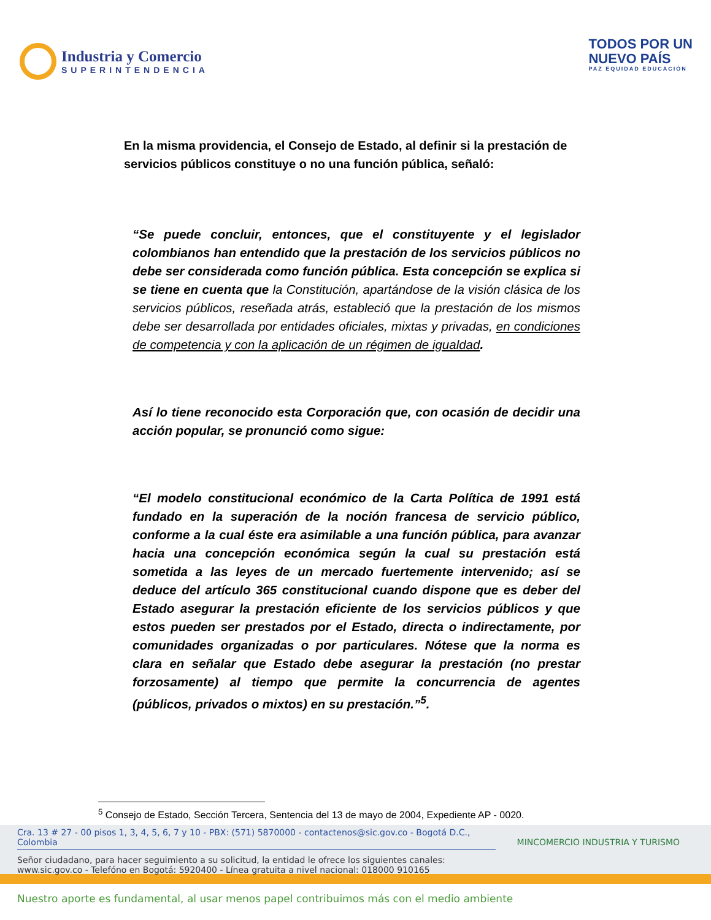Industria y Comercio
SUPERINTENDENCIA
TODOS POR UN
NUEVO PAÍS
PAZ EQUIDAD EDUCACIÓN
En la misma providencia, el Consejo de Estado, al definir si la prestación de servicios públicos constituye o no una función pública, señaló:
“Se puede concluir, entonces, que el constituyente y el legislador colombianos han entendido que la prestación de los servicios públicos no debe ser considerada como función pública. Esta concepción se explica si se tiene en cuenta que la Constitución, apartándose de la visión clásica de los servicios públicos, reseñada atrás, estableció que la prestación de los mismos debe ser desarrollada por entidades oficiales, mixtas y privadas, en condiciones de competencia y con la aplicación de un régimen de igualdad.
Así lo tiene reconocido esta Corporación que, con ocasión de decidir una acción popular, se pronunció como sigue:
“El modelo constitucional económico de la Carta Política de 1991 está fundado en la superación de la noción francesa de servicio público, conforme a la cual éste era asimilable a una función pública, para avanzar hacia una concepción económica según la cual su prestación está sometida a las leyes de un mercado fuertemente intervenido; así se deduce del artículo 365 constitucional cuando dispone que es deber del Estado asegurar la prestación eficiente de los servicios públicos y que estos pueden ser prestados por el Estado, directa o indirectamente, por comunidades organizadas o por particulares. Nótese que la norma es clara en señalar que Estado debe asegurar la prestación (no prestar forzosamente) al tiempo que permite la concurrencia de agentes (públicos, privados o mixtos) en su prestación.”<sup>5</sup>.
<sup>5</sup> Consejo de Estado, Sección Tercera, Sentencia del 13 de mayo de 2004, Expediente AP - 0020.
Cra. 13 # 27 - 00 pisos 1, 3, 4, 5, 6, 7 y 10 - PBX: (571) 5870000 - contactenos@sic.gov.co - Bogotá D.C., Colombia MINCOMERCIO INDUSTRIA Y TURISMO
Señor ciudadano, para hacer seguimiento a su solicitud, la entidad le ofrece los siguientes canales:
www.sic.gov.co - Telefóno en Bogotá: 5920400 - Línea gratuita a nivel nacional: 018000 910165
Nuestro aporte es fundamental, al usar menos papel contribuimos más con el medio ambiente